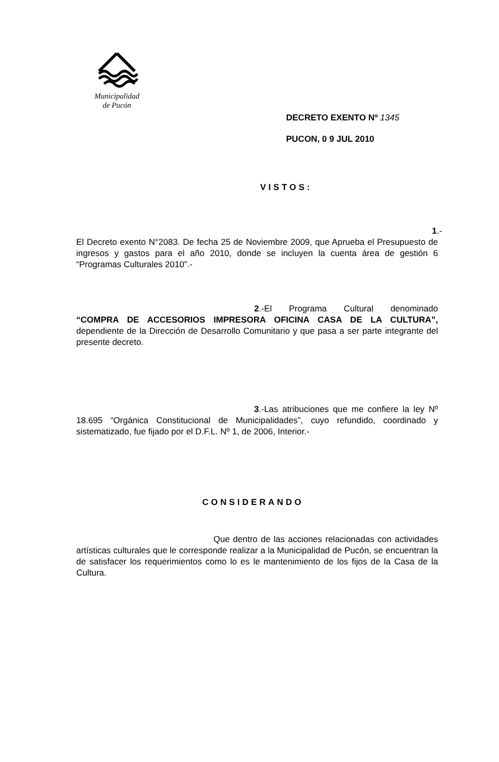Municipalidad
de Pucón
DECRETO EXENTO Nº 1345
PUCON, 0 9 JUL 2010
VISTOS:
1.- El Decreto exento N°2083. De fecha 25 de Noviembre 2009, que Aprueba el Presupuesto de ingresos y gastos para el año 2010, donde se incluyen la cuenta área de gestión 6 “Programas Culturales 2010”.-
2.-El Programa Cultural denominado “COMPRA DE ACCESORIOS IMPRESORA OFICINA CASA DE LA CULTURA”, dependiente de la Dirección de Desarrollo Comunitario y que pasa a ser parte integrante del presente decreto.
3.-Las atribuciones que me confiere la ley Nº 18.695 “Orgánica Constitucional de Municipalidades”, cuyo refundido, coordinado y sistematizado, fue fijado por el D.F.L. Nº 1, de 2006, Interior.-
CONSIDERANDO
Que dentro de las acciones relacionadas con actividades artísticas culturales que le corresponde realizar a la Municipalidad de Pucón, se encuentran la de satisfacer los requerimientos como lo es le mantenimiento de los fijos de la Casa de la Cultura.